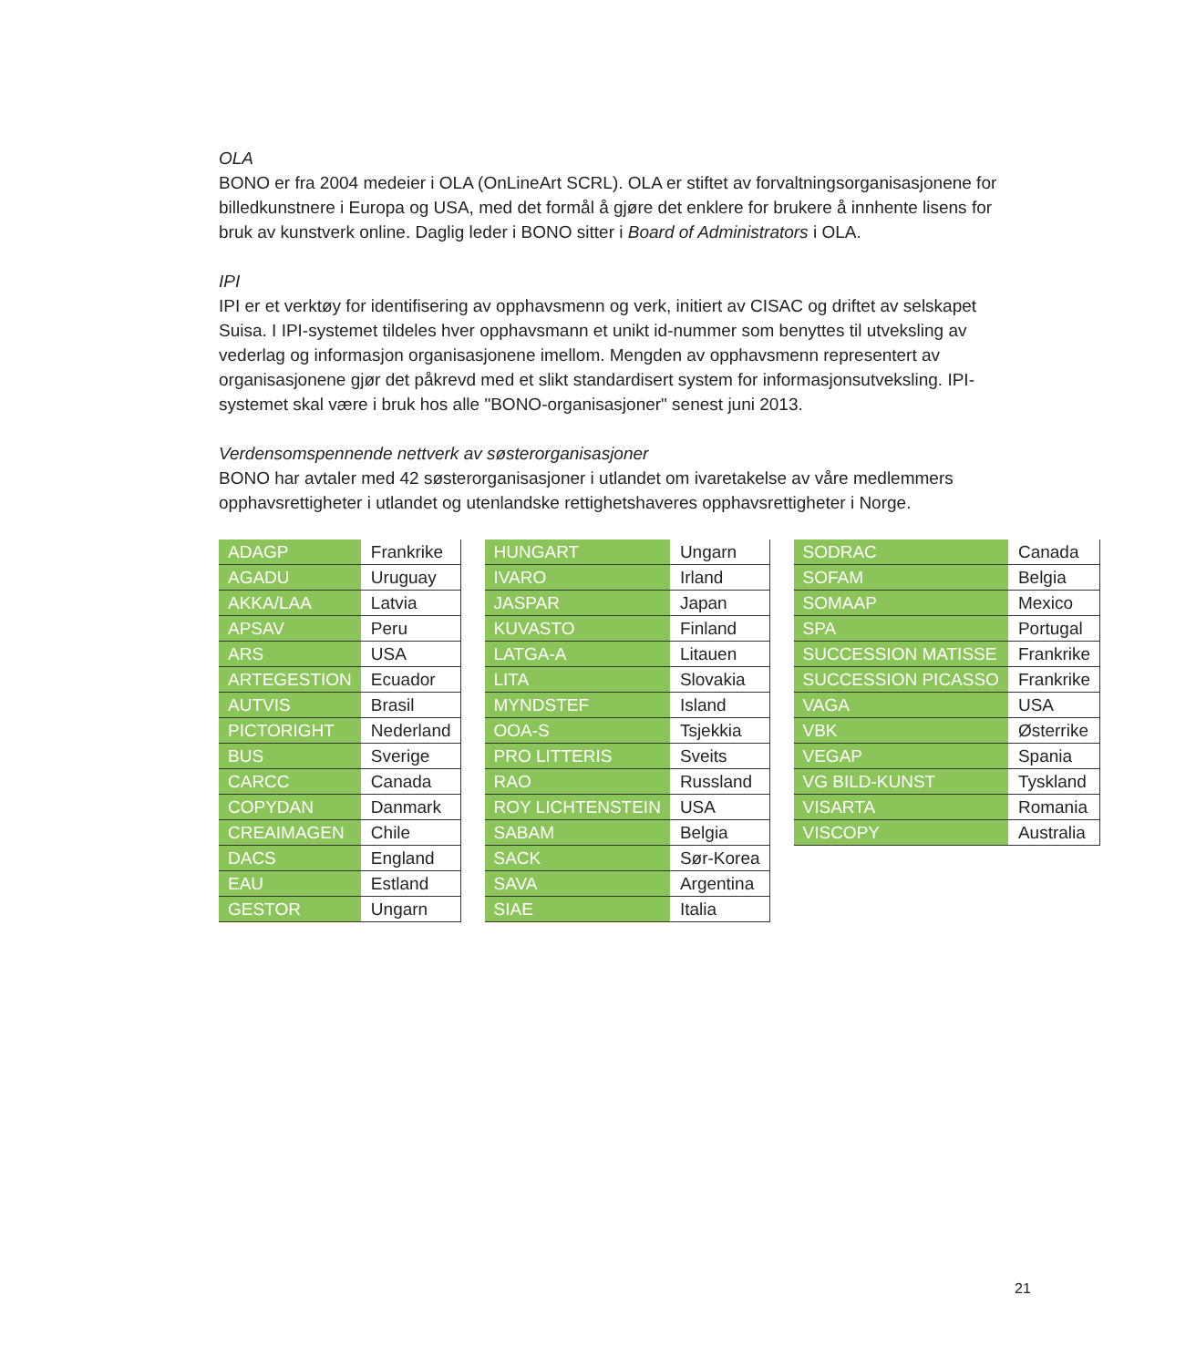OLA
BONO er fra 2004 medeier i OLA (OnLineArt SCRL). OLA er stiftet av forvaltningsorganisasjonene for billedkunstnere i Europa og USA, med det formål å gjøre det enklere for brukere å innhente lisens for bruk av kunstverk online. Daglig leder i BONO sitter i Board of Administrators i OLA.
IPI
IPI er et verktøy for identifisering av opphavsmenn og verk, initiert av CISAC og driftet av selskapet Suisa. I IPI-systemet tildeles hver opphavsmann et unikt id-nummer som benyttes til utveksling av vederlag og informasjon organisasjonene imellom. Mengden av opphavsmenn representert av organisasjonene gjør det påkrevd med et slikt standardisert system for informasjonsutveksling. IPI-systemet skal være i bruk hos alle "BONO-organisasjoner" senest juni 2013.
Verdensomspennende nettverk av søsterorganisasjoner
BONO har avtaler med 42 søsterorganisasjoner i utlandet om ivaretakelse av våre medlemmers opphavsrettigheter i utlandet og utenlandske rettighetshaveres opphavsrettigheter i Norge.
| ADAGP | Frankrike |
| AGADU | Uruguay |
| AKKA/LAA | Latvia |
| APSAV | Peru |
| ARS | USA |
| ARTEGESTION | Ecuador |
| AUTVIS | Brasil |
| PICTORIGHT | Nederland |
| BUS | Sverige |
| CARCC | Canada |
| COPYDAN | Danmark |
| CREAIMAGEN | Chile |
| DACS | England |
| EAU | Estland |
| GESTOR | Ungarn |
| HUNGART | Ungarn |
| IVARO | Irland |
| JASPAR | Japan |
| KUVASTO | Finland |
| LATGA-A | Litauen |
| LITA | Slovakia |
| MYNDSTEF | Island |
| OOA-S | Tsjekkia |
| PRO LITTERIS | Sveits |
| RAO | Russland |
| ROY LICHTENSTEIN | USA |
| SABAM | Belgia |
| SACK | Sør-Korea |
| SAVA | Argentina |
| SIAE | Italia |
| SODRAC | Canada |
| SOFAM | Belgia |
| SOMAAP | Mexico |
| SPA | Portugal |
| SUCCESSION MATISSE | Frankrike |
| SUCCESSION PICASSO | Frankrike |
| VAGA | USA |
| VBK | Østerrike |
| VEGAP | Spania |
| VG BILD-KUNST | Tyskland |
| VISARTA | Romania |
| VISCOPY | Australia |
21